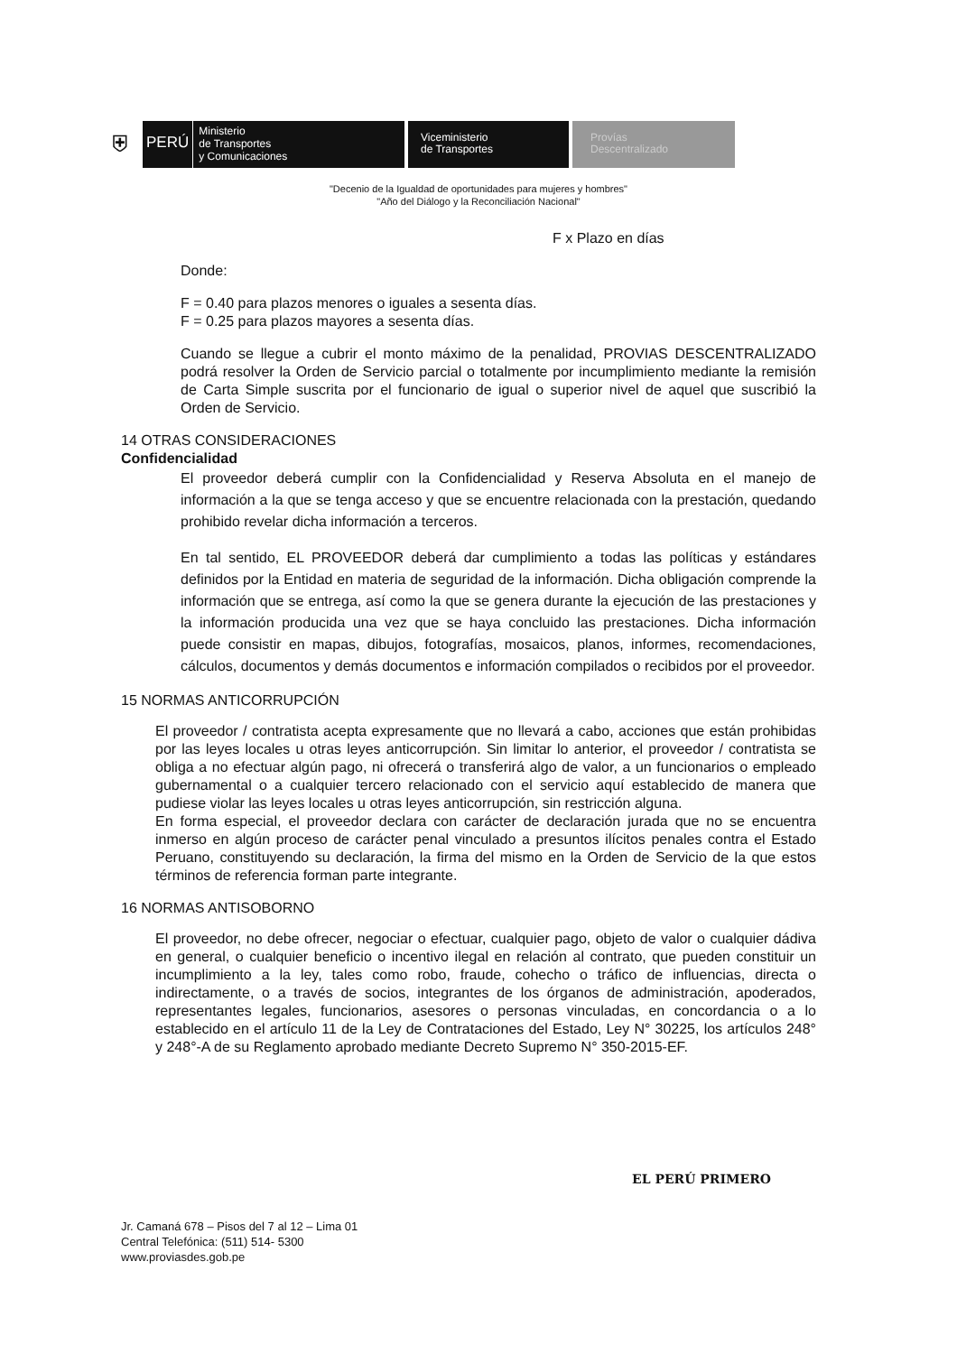⛨
PERÚ
Ministerio
de Transportes
y Comunicaciones
Viceministerio
de Transportes
Provías
Descentralizado
"Decenio de la Igualdad de oportunidades para mujeres y hombres"
"Año del Diálogo y la Reconciliación Nacional"
F x Plazo en días
Donde:
F = 0.40 para plazos menores o iguales a sesenta días.
F = 0.25 para plazos mayores a sesenta días.
Cuando se llegue a cubrir el monto máximo de la penalidad, PROVIAS DESCENTRALIZADO podrá resolver la Orden de Servicio parcial o totalmente por incumplimiento mediante la remisión de Carta Simple suscrita por el funcionario de igual o superior nivel de aquel que suscribió la Orden de Servicio.
14 OTRAS CONSIDERACIONES
Confidencialidad
El proveedor deberá cumplir con la Confidencialidad y Reserva Absoluta en el manejo de información a la que se tenga acceso y que se encuentre relacionada con la prestación, quedando prohibido revelar dicha información a terceros.
En tal sentido, EL PROVEEDOR deberá dar cumplimiento a todas las políticas y estándares definidos por la Entidad en materia de seguridad de la información. Dicha obligación comprende la información que se entrega, así como la que se genera durante la ejecución de las prestaciones y la información producida una vez que se haya concluido las prestaciones. Dicha información puede consistir en mapas, dibujos, fotografías, mosaicos, planos, informes, recomendaciones, cálculos, documentos y demás documentos e información compilados o recibidos por el proveedor.
15 NORMAS ANTICORRUPCIÓN
El proveedor / contratista acepta expresamente que no llevará a cabo, acciones que están prohibidas por las leyes locales u otras leyes anticorrupción. Sin limitar lo anterior, el proveedor / contratista se obliga a no efectuar algún pago, ni ofrecerá o transferirá algo de valor, a un funcionarios o empleado gubernamental o a cualquier tercero relacionado con el servicio aquí establecido de manera que pudiese violar las leyes locales u otras leyes anticorrupción, sin restricción alguna.
En forma especial, el proveedor declara con carácter de declaración jurada que no se encuentra inmerso en algún proceso de carácter penal vinculado a presuntos ilícitos penales contra el Estado Peruano, constituyendo su declaración, la firma del mismo en la Orden de Servicio de la que estos términos de referencia forman parte integrante.
16 NORMAS ANTISOBORNO
El proveedor, no debe ofrecer, negociar o efectuar, cualquier pago, objeto de valor o cualquier dádiva en general, o cualquier beneficio o incentivo ilegal en relación al contrato, que pueden constituir un incumplimiento a la ley, tales como robo, fraude, cohecho o tráfico de influencias, directa o indirectamente, o a través de socios, integrantes de los órganos de administración, apoderados, representantes legales, funcionarios, asesores o personas vinculadas, en concordancia o a lo establecido en el artículo 11 de la Ley de Contrataciones del Estado, Ley N° 30225, los artículos 248° y 248°-A de su Reglamento aprobado mediante Decreto Supremo N° 350-2015-EF.
EL PERÚ PRIMERO
Jr. Camaná 678 – Pisos del 7 al 12 – Lima 01
Central Telefónica: (511) 514- 5300
www.proviasdes.gob.pe